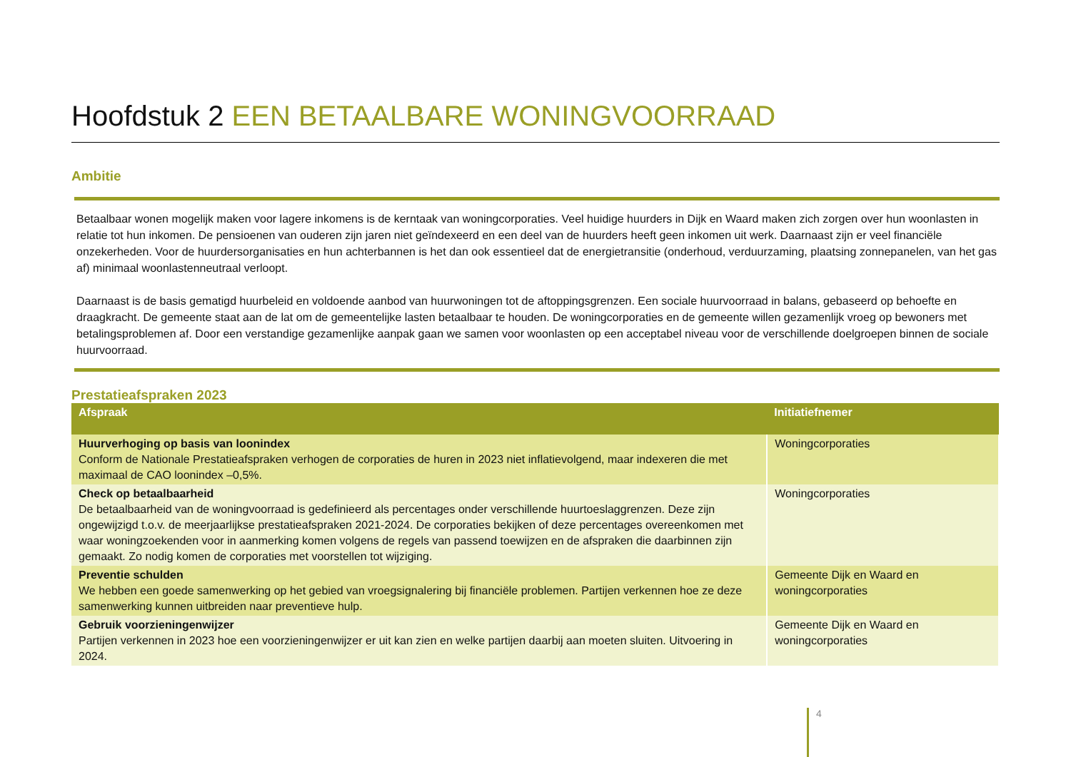Hoofdstuk 2 EEN BETAALBARE WONINGVOORRAAD
Ambitie
Betaalbaar wonen mogelijk maken voor lagere inkomens is de kerntaak van woningcorporaties. Veel huidige huurders in Dijk en Waard maken zich zorgen over hun woonlasten in relatie tot hun inkomen. De pensioenen van ouderen zijn jaren niet geïndexeerd en een deel van de huurders heeft geen inkomen uit werk. Daarnaast zijn er veel financiële onzekerheden. Voor de huurdersorganisaties en hun achterbannen is het dan ook essentieel dat de energietransitie (onderhoud, verduurzaming, plaatsing zonnepanelen, van het gas af) minimaal woonlastenneutraal verloopt.
Daarnaast is de basis gematigd huurbeleid en voldoende aanbod van huurwoningen tot de aftoppingsgrenzen. Een sociale huurvoorraad in balans, gebaseerd op behoefte en draagkracht. De gemeente staat aan de lat om de gemeentelijke lasten betaalbaar te houden. De woningcorporaties en de gemeente willen gezamenlijk vroeg op bewoners met betalingsproblemen af. Door een verstandige gezamenlijke aanpak gaan we samen voor woonlasten op een acceptabel niveau voor de verschillende doelgroepen binnen de sociale huurvoorraad.
Prestatieafspraken 2023
| Afspraak | Initiatiefnemer |
| --- | --- |
| Huurverhoging op basis van loonindex Conform de Nationale Prestatieafspraken verhogen de corporaties de huren in 2023 niet inflatievolgend, maar indexeren die met maximaal de CAO loonindex –0,5%. | Woningcorporaties |
| Check op betaalbaarheid De betaalbaarheid van de woningvoorraad is gedefinieerd als percentages onder verschillende huurtoeslaggrenzen. Deze zijn ongewijzigd t.o.v. de meerjaarlijkse prestatieafspraken 2021-2024. De corporaties bekijken of deze percentages overeenkomen met waar woningzoekenden voor in aanmerking komen volgens de regels van passend toewijzen en de afspraken die daarbinnen zijn gemaakt. Zo nodig komen de corporaties met voorstellen tot wijziging. | Woningcorporaties |
| Preventie schulden We hebben een goede samenwerking op het gebied van vroegsignalering bij financiële problemen. Partijen verkennen hoe ze deze samenwerking kunnen uitbreiden naar preventieve hulp. | Gemeente Dijk en Waard en woningcorporaties |
| Gebruik voorzieningenwijzer Partijen verkennen in 2023 hoe een voorzieningenwijzer er uit kan zien en welke partijen daarbij aan moeten sluiten. Uitvoering in 2024. | Gemeente Dijk en Waard en woningcorporaties |
4